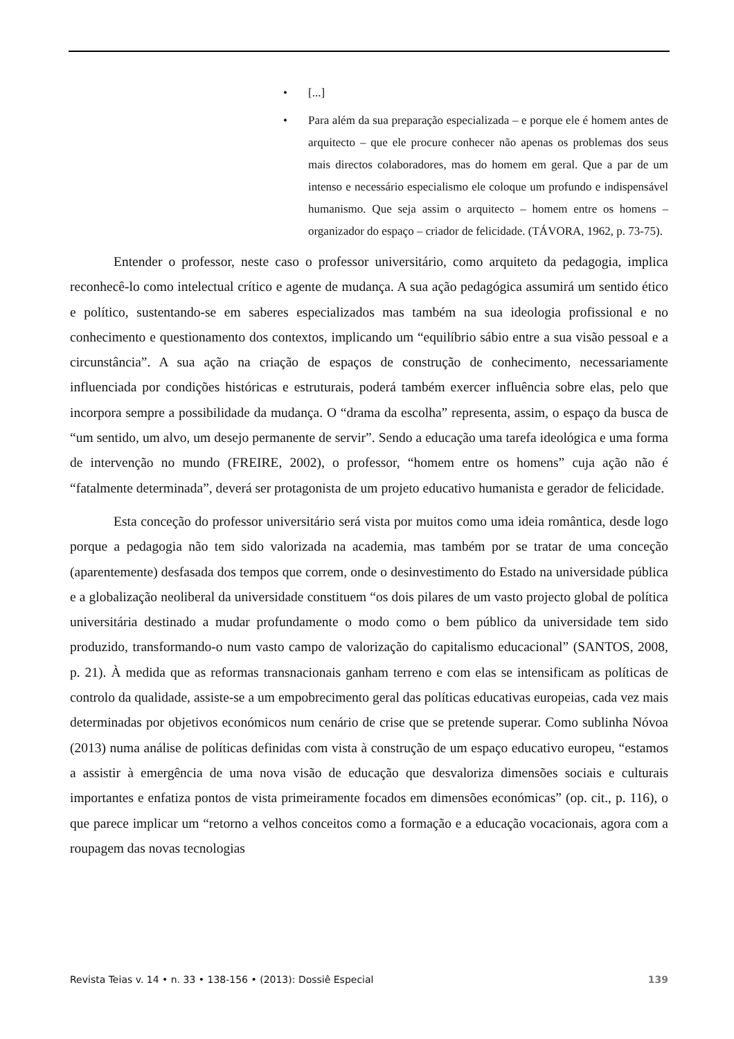• [...]
• Para além da sua preparação especializada – e porque ele é homem antes de arquitecto – que ele procure conhecer não apenas os problemas dos seus mais directos colaboradores, mas do homem em geral. Que a par de um intenso e necessário especialismo ele coloque um profundo e indispensável humanismo. Que seja assim o arquitecto – homem entre os homens – organizador do espaço – criador de felicidade. (TÁVORA, 1962, p. 73-75).
Entender o professor, neste caso o professor universitário, como arquiteto da pedagogia, implica reconhecê-lo como intelectual crítico e agente de mudança. A sua ação pedagógica assumirá um sentido ético e político, sustentando-se em saberes especializados mas também na sua ideologia profissional e no conhecimento e questionamento dos contextos, implicando um “equilíbrio sábio entre a sua visão pessoal e a circunstância”. A sua ação na criação de espaços de construção de conhecimento, necessariamente influenciada por condições históricas e estruturais, poderá também exercer influência sobre elas, pelo que incorpora sempre a possibilidade da mudança. O “drama da escolha” representa, assim, o espaço da busca de “um sentido, um alvo, um desejo permanente de servir”. Sendo a educação uma tarefa ideológica e uma forma de intervenção no mundo (FREIRE, 2002), o professor, “homem entre os homens” cuja ação não é “fatalmente determinada”, deverá ser protagonista de um projeto educativo humanista e gerador de felicidade.
Esta conceção do professor universitário será vista por muitos como uma ideia romântica, desde logo porque a pedagogia não tem sido valorizada na academia, mas também por se tratar de uma conceção (aparentemente) desfasada dos tempos que correm, onde o desinvestimento do Estado na universidade pública e a globalização neoliberal da universidade constituem “os dois pilares de um vasto projecto global de política universitária destinado a mudar profundamente o modo como o bem público da universidade tem sido produzido, transformando-o num vasto campo de valorização do capitalismo educacional” (SANTOS, 2008, p. 21). À medida que as reformas transnacionais ganham terreno e com elas se intensificam as políticas de controlo da qualidade, assiste-se a um empobrecimento geral das políticas educativas europeias, cada vez mais determinadas por objetivos económicos num cenário de crise que se pretende superar. Como sublinha Nóvoa (2013) numa análise de políticas definidas com vista à construção de um espaço educativo europeu, “estamos a assistir à emergência de uma nova visão de educação que desvaloriza dimensões sociais e culturais importantes e enfatiza pontos de vista primeiramente focados em dimensões económicas” (op. cit., p. 116), o que parece implicar um “retorno a velhos conceitos como a formação e a educação vocacionais, agora com a roupagem das novas tecnologias
Revista Teias v. 14 • n. 33 • 138-156 • (2013): Dossiê Especial 139